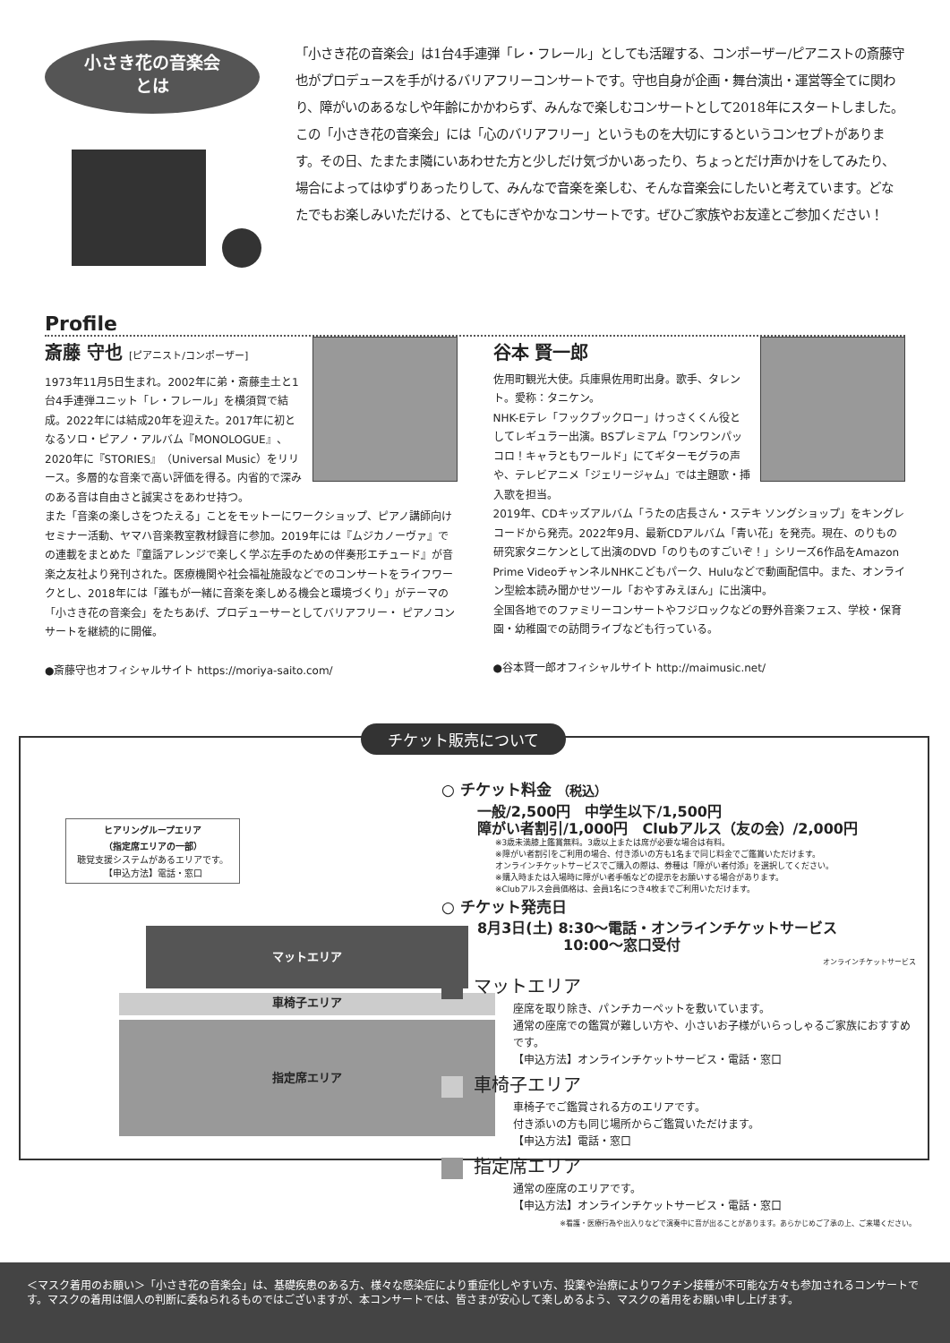小さき花の音楽会
とは
「小さき花の音楽会」は1台4手連弾「レ・フレール」としても活躍する、コンポーザー/ピアニストの斎藤守也がプロデュースを手がけるバリアフリーコンサートです。守也自身が企画・舞台演出・運営等全てに関わり、障がいのあるなしや年齢にかかわらず、みんなで楽しむコンサートとして2018年にスタートしました。
この「小さき花の音楽会」には「心のバリアフリー」というものを大切にするというコンセプトがあります。その日、たまたま隣にいあわせた方と少しだけ気づかいあったり、ちょっとだけ声かけをしてみたり、場合によってはゆずりあったりして、みんなで音楽を楽しむ、そんな音楽会にしたいと考えています。どなたでもお楽しみいただける、とてもにぎやかなコンサートです。ぜひご家族やお友達とご参加ください！
Profile
斎藤 守也 [ピアニスト/コンポーザー]
1973年11月5日生まれ。2002年に弟・斎藤圭土と1台4手連弾ユニット「レ・フレール」を横須賀で結成。2022年には結成20年を迎えた。2017年に初となるソロ・ピアノ・アルバム『MONOLOGUE』、2020年に『STORIES』（Universal Music）をリリース。多層的な音楽で高い評価を得る。内省的で深みのある音は自由さと誠実さをあわせ持つ。
また「音楽の楽しさをつたえる」ことをモットーにワークショップ、ピアノ講師向けセミナー活動、ヤマハ音楽教室教材録音に参加。2019年には『ムジカノーヴァ』での連載をまとめた『童謡アレンジで楽しく学ぶ左手のための伴奏形エチュード』が音楽之友社より発刊された。医療機関や社会福祉施設などでのコンサートをライフワークとし、2018年には「誰もが一緒に音楽を楽しめる機会と環境づくり」がテーマの「小さき花の音楽会」をたちあげ、プロデューサーとしてバリアフリー・ ピアノコンサートを継続的に開催。
●斎藤守也オフィシャルサイト https://moriya-saito.com/
谷本 賢一郎
佐用町観光大使。兵庫県佐用町出身。歌手、タレント。愛称：タニケン。
NHK-Eテレ「フックブックロー」けっさくくん役としてレギュラー出演。BSプレミアム「ワンワンパッコロ！キャラともワールド」にてギターモグラの声や、テレビアニメ「ジェリージャム」では主題歌・挿入歌を担当。
2019年、CDキッズアルバム「うたの店長さん・ステキ ソングショップ」をキングレコードから発売。2022年9月、最新CDアルバム「青い花」を発売。現在、のりもの研究家タニケンとして出演のDVD「のりものすごいぞ！」シリーズ6作品をAmazon Prime VideoチャンネルNHKこどもパーク、Huluなどで動画配信中。また、オンライン型絵本読み聞かせツール「おやすみえほん」に出演中。
全国各地でのファミリーコンサートやフジロックなどの野外音楽フェス、学校・保育園・幼稚園での訪問ライブなども行っている。
●谷本賢一郎オフィシャルサイト http://maimusic.net/
チケット販売について
ヒアリングループエリア
（指定席エリアの一部）
聴覚支援システムがあるエリアです。
【申込方法】電話・窓口
マットエリア
車椅子エリア
指定席エリア
○ チケット料金 （税込）
一般/2,500円　中学生以下/1,500円
障がい者割引/1,000円　Clubアルス（友の会）/2,000円
※3歳未満膝上鑑賞無料。3歳以上または席が必要な場合は有料。
※障がい者割引をご利用の場合、付き添いの方も1名まで同じ料金でご鑑賞いただけます。
オンラインチケットサービスでご購入の際は、券種は「障がい者付添」を選択してください。
※購入時または入場時に障がい者手帳などの提示をお願いする場合があります。
※Clubアルス会員価格は、会員1名につき4枚までご利用いただけます。
○ チケット発売日
8月3日(土) 8:30～電話・オンラインチケットサービス
　　　　　　10:00～窓口受付
オンラインチケットサービス
マットエリア
座席を取り除き、パンチカーペットを敷いています。
通常の座席での鑑賞が難しい方や、小さいお子様がいらっしゃるご家族におすすめです。
【申込方法】オンラインチケットサービス・電話・窓口
車椅子エリア
車椅子でご鑑賞される方のエリアです。
付き添いの方も同じ場所からご鑑賞いただけます。
【申込方法】電話・窓口
指定席エリア
通常の座席のエリアです。
【申込方法】オンラインチケットサービス・電話・窓口
※看護・医療行為や出入りなどで演奏中に音が出ることがあります。あらかじめご了承の上、ご来場ください。
＜マスク着用のお願い＞「小さき花の音楽会」は、基礎疾患のある方、様々な感染症により重症化しやすい方、投薬や治療によりワクチン接種が不可能な方々も参加されるコンサートです。マスクの着用は個人の判断に委ねられるものではございますが、本コンサートでは、皆さまが安心して楽しめるよう、マスクの着用をお願い申し上げます。